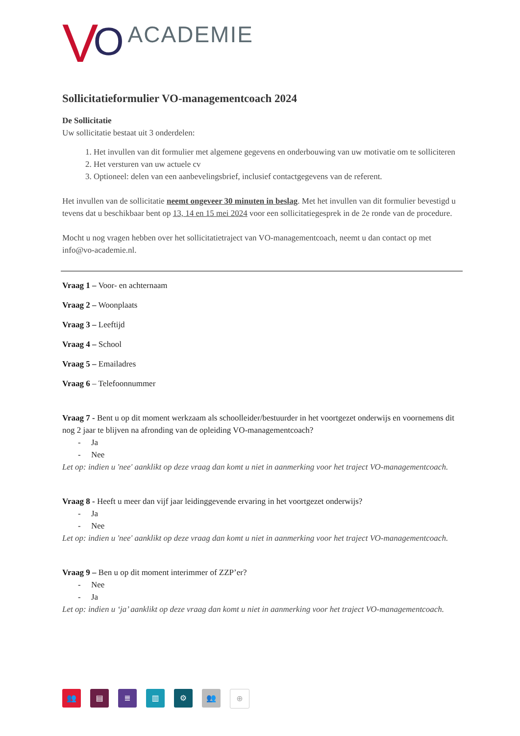V O ACADEMIE
Sollicitatieformulier VO-managementcoach 2024
De Sollicitatie
Uw sollicitatie bestaat uit 3 onderdelen:
1. Het invullen van dit formulier met algemene gegevens en onderbouwing van uw motivatie om te solliciteren
2. Het versturen van uw actuele cv
3. Optioneel: delen van een aanbevelingsbrief, inclusief contactgegevens van de referent.
Het invullen van de sollicitatie neemt ongeveer 30 minuten in beslag. Met het invullen van dit formulier bevestigd u tevens dat u beschikbaar bent op 13, 14 en 15 mei 2024 voor een sollicitatiegesprek in de 2e ronde van de procedure.
Mocht u nog vragen hebben over het sollicitatietraject van VO-managementcoach, neemt u dan contact op met info@vo-academie.nl.
Vraag 1 – Voor- en achternaam
Vraag 2 – Woonplaats
Vraag 3 – Leeftijd
Vraag 4 – School
Vraag 5 – Emailadres
Vraag 6 – Telefoonnummer
Vraag 7 - Bent u op dit moment werkzaam als schoolleider/bestuurder in het voortgezet onderwijs en voornemens dit nog 2 jaar te blijven na afronding van de opleiding VO-managementcoach?
- Ja
- Nee
Let op: indien u 'nee' aanklikt op deze vraag dan komt u niet in aanmerking voor het traject VO-managementcoach.
Vraag 8 - Heeft u meer dan vijf jaar leidinggevende ervaring in het voortgezet onderwijs?
- Ja
- Nee
Let op: indien u 'nee' aanklikt op deze vraag dan komt u niet in aanmerking voor het traject VO-managementcoach.
Vraag 9 – Ben u op dit moment interimmer of ZZP’er?
- Nee
- Ja
Let op: indien u ‘ja’ aanklikt op deze vraag dan komt u niet in aanmerking voor het traject VO-managementcoach.
👥 ▤ ≣ ▥ ⚙ 👥 ⊕